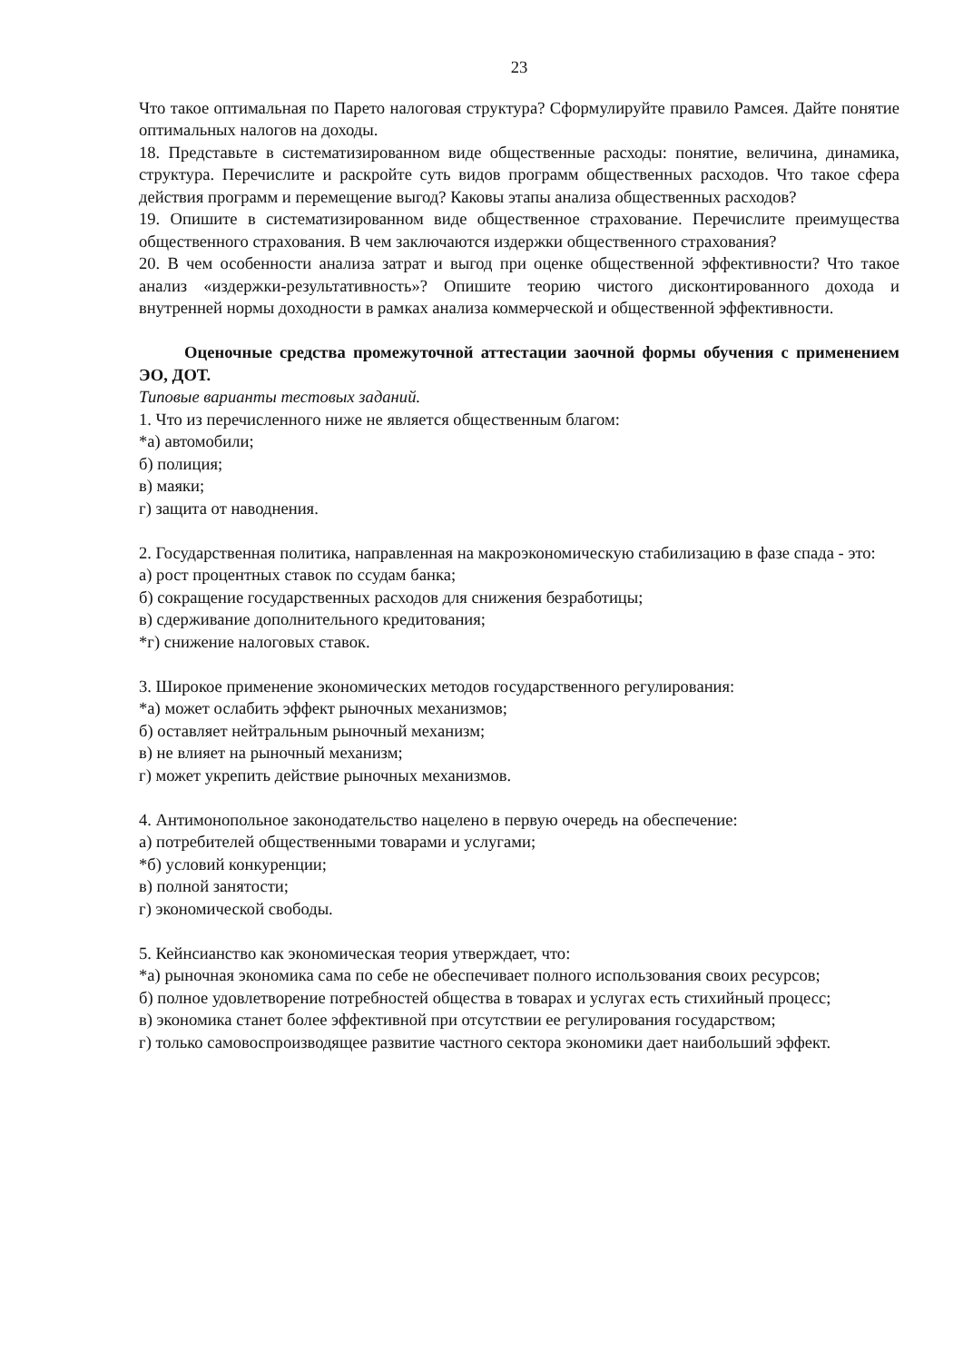23
Что такое оптимальная по Парето налоговая структура? Сформулируйте правило Рамсея. Дайте понятие оптимальных налогов на доходы.
18. Представьте в систематизированном виде общественные расходы: понятие, величина, динамика, структура. Перечислите и раскройте суть видов программ общественных расходов. Что такое сфера действия программ и перемещение выгод? Каковы этапы анализа общественных расходов?
19. Опишите в систематизированном виде общественное страхование. Перечислите преимущества общественного страхования. В чем заключаются издержки общественного страхования?
20. В чем особенности анализа затрат и выгод при оценке общественной эффективности? Что такое анализ «издержки-результативность»? Опишите теорию чистого дисконтированного дохода и внутренней нормы доходности в рамках анализа коммерческой и общественной эффективности.
Оценочные средства промежуточной аттестации заочной формы обучения с применением ЭО, ДОТ.
Типовые варианты тестовых заданий.
1. Что из перечисленного ниже не является общественным благом:
*а) автомобили;
б) полиция;
в) маяки;
г) защита от наводнения.
2. Государственная политика, направленная на макроэкономическую стабилизацию в фазе спада - это:
а) рост процентных ставок по ссудам банка;
б) сокращение государственных расходов для снижения безработицы;
в) сдерживание дополнительного кредитования;
*г) снижение налоговых ставок.
3. Широкое применение экономических методов государственного регулирования:
*а) может ослабить эффект рыночных механизмов;
б) оставляет нейтральным рыночный механизм;
в) не влияет на рыночный механизм;
г) может укрепить действие рыночных механизмов.
4. Антимонопольное законодательство нацелено в первую очередь на обеспечение:
а) потребителей общественными товарами и услугами;
*б) условий конкуренции;
в) полной занятости;
г) экономической свободы.
5. Кейнсианство как экономическая теория утверждает, что:
*а) рыночная экономика сама по себе не обеспечивает полного использования своих ресурсов;
б) полное удовлетворение потребностей общества в товарах и услугах есть стихийный процесс;
в) экономика станет более эффективной при отсутствии ее регулирования государством;
г) только самовоспроизводящее развитие частного сектора экономики дает наибольший эффект.